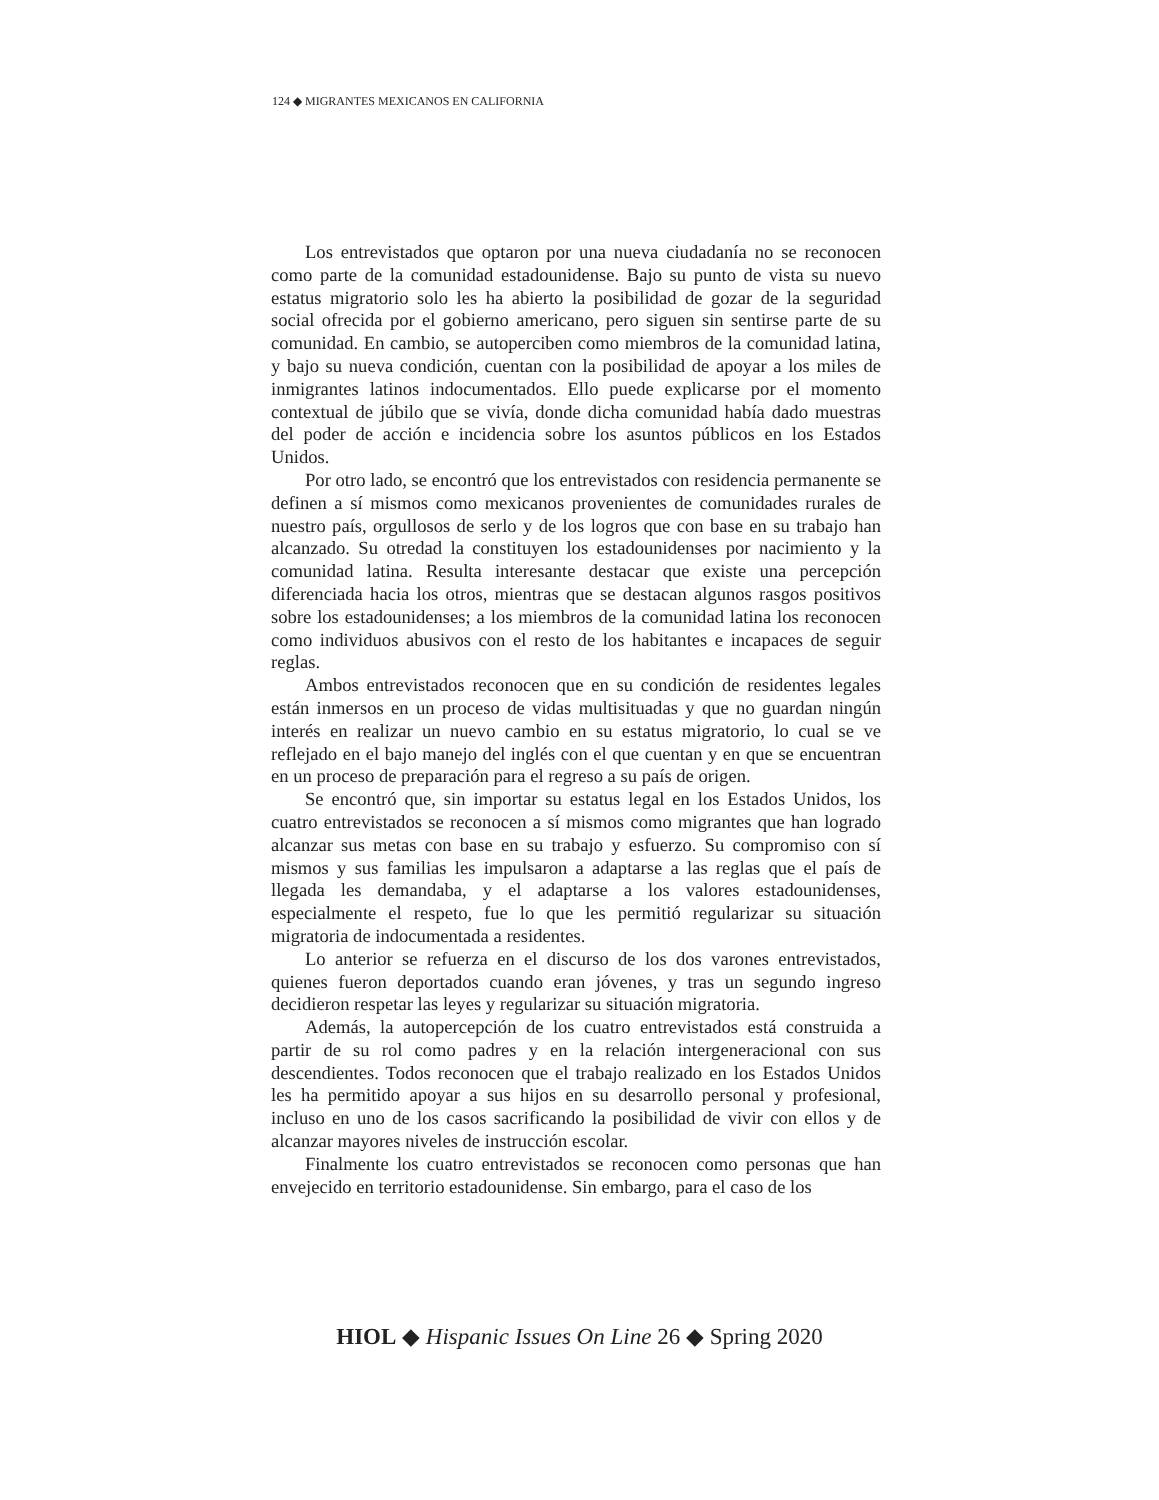124 ◆ MIGRANTES MEXICANOS EN CALIFORNIA
Los entrevistados que optaron por una nueva ciudadanía no se reconocen como parte de la comunidad estadounidense. Bajo su punto de vista su nuevo estatus migratorio solo les ha abierto la posibilidad de gozar de la seguridad social ofrecida por el gobierno americano, pero siguen sin sentirse parte de su comunidad. En cambio, se autoperciben como miembros de la comunidad latina, y bajo su nueva condición, cuentan con la posibilidad de apoyar a los miles de inmigrantes latinos indocumentados. Ello puede explicarse por el momento contextual de júbilo que se vivía, donde dicha comunidad había dado muestras del poder de acción e incidencia sobre los asuntos públicos en los Estados Unidos.
Por otro lado, se encontró que los entrevistados con residencia permanente se definen a sí mismos como mexicanos provenientes de comunidades rurales de nuestro país, orgullosos de serlo y de los logros que con base en su trabajo han alcanzado. Su otredad la constituyen los estadounidenses por nacimiento y la comunidad latina. Resulta interesante destacar que existe una percepción diferenciada hacia los otros, mientras que se destacan algunos rasgos positivos sobre los estadounidenses; a los miembros de la comunidad latina los reconocen como individuos abusivos con el resto de los habitantes e incapaces de seguir reglas.
Ambos entrevistados reconocen que en su condición de residentes legales están inmersos en un proceso de vidas multisituadas y que no guardan ningún interés en realizar un nuevo cambio en su estatus migratorio, lo cual se ve reflejado en el bajo manejo del inglés con el que cuentan y en que se encuentran en un proceso de preparación para el regreso a su país de origen.
Se encontró que, sin importar su estatus legal en los Estados Unidos, los cuatro entrevistados se reconocen a sí mismos como migrantes que han logrado alcanzar sus metas con base en su trabajo y esfuerzo. Su compromiso con sí mismos y sus familias les impulsaron a adaptarse a las reglas que el país de llegada les demandaba, y el adaptarse a los valores estadounidenses, especialmente el respeto, fue lo que les permitió regularizar su situación migratoria de indocumentada a residentes.
Lo anterior se refuerza en el discurso de los dos varones entrevistados, quienes fueron deportados cuando eran jóvenes, y tras un segundo ingreso decidieron respetar las leyes y regularizar su situación migratoria.
Además, la autopercepción de los cuatro entrevistados está construida a partir de su rol como padres y en la relación intergeneracional con sus descendientes. Todos reconocen que el trabajo realizado en los Estados Unidos les ha permitido apoyar a sus hijos en su desarrollo personal y profesional, incluso en uno de los casos sacrificando la posibilidad de vivir con ellos y de alcanzar mayores niveles de instrucción escolar.
Finalmente los cuatro entrevistados se reconocen como personas que han envejecido en territorio estadounidense. Sin embargo, para el caso de los
HIOL ◆ Hispanic Issues On Line 26 ◆ Spring 2020